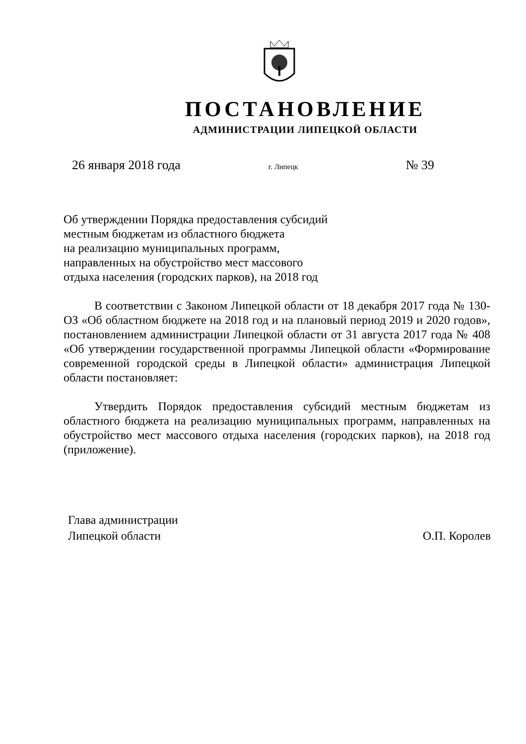ПОСТАНОВЛЕНИЕ
АДМИНИСТРАЦИИ ЛИПЕЦКОЙ ОБЛАСТИ
26 января 2018 года г. Липецк № 39
Об утверждении Порядка предоставления субсидий
местным бюджетам из областного бюджета
на реализацию муниципальных программ,
направленных на обустройство мест массового
отдыха населения (городских парков), на 2018 год
В соответствии с Законом Липецкой области от 18 декабря 2017 года № 130-ОЗ «Об областном бюджете на 2018 год и на плановый период 2019 и 2020 годов», постановлением администрации Липецкой области от 31 августа 2017 года № 408 «Об утверждении государственной программы Липецкой области «Формирование современной городской среды в Липецкой области» администрация Липецкой области постановляет:
Утвердить Порядок предоставления субсидий местным бюджетам из областного бюджета на реализацию муниципальных программ, направленных на обустройство мест массового отдыха населения (городских парков), на 2018 год (приложение).
Глава администрации
Липецкой области
О.П. Королев